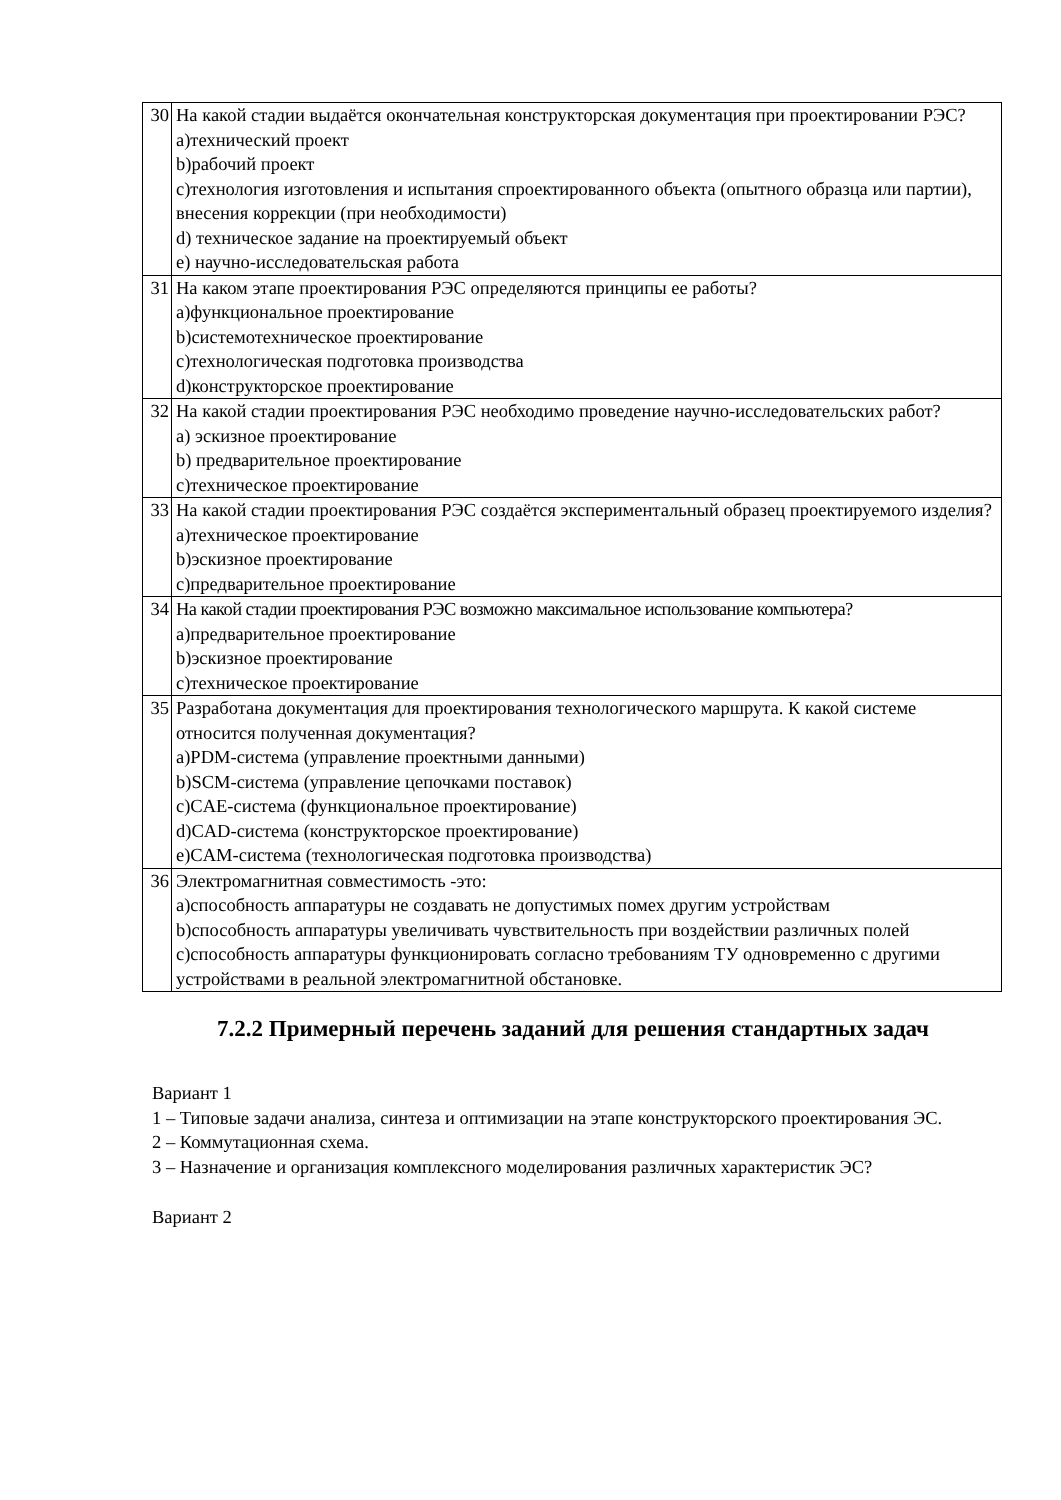| 30 | На какой стадии выдаётся окончательная конструкторская документация при проектировании РЭС? a)технический проект b)рабочий проект c)технология изготовления и испытания спроектированного объекта (опытного образца или партии), внесения коррекции (при необходимости) d) техническое задание на проектируемый объект e) научно-исследовательская работа |
| 31 | На каком этапе проектирования РЭС определяются принципы ее работы? a)функциональное проектирование b)системотехническое проектирование c)технологическая подготовка производства d)конструкторское проектирование |
| 32 | На какой стадии проектирования РЭС необходимо проведение научно-исследовательских работ? a) эскизное проектирование b) предварительное проектирование c)техническое проектирование |
| 33 | На какой стадии проектирования РЭС создаётся экспериментальный образец проектируемого изделия? a)техническое проектирование b)эскизное проектирование c)предварительное проектирование |
| 34 | На какой стадии проектирования РЭС возможно максимальное использование компьютера? a)предварительное проектирование b)эскизное проектирование c)техническое проектирование |
| 35 | Разработана документация для проектирования технологического маршрута. К какой системе относится полученная документация? a)PDM-система (управление проектными данными) b)SCM-система (управление цепочками поставок) c)CAE-система (функциональное проектирование) d)CAD-система (конструкторское проектирование) e)CAM-система (технологическая подготовка производства) |
| 36 | Электромагнитная совместимость -это: a)способность аппаратуры не создавать не допустимых помех другим устройствам b)способность аппаратуры увеличивать чувствительность при воздействии различных полей c)способность аппаратуры функционировать согласно требованиям ТУ одновременно с другими устройствами в реальной электромагнитной обстановке. |
7.2.2 Примерный перечень заданий для решения стандартных задач
Вариант 1
1 – Типовые задачи анализа, синтеза и оптимизации на этапе конструкторского проектирования ЭС.
2 – Коммутационная схема.
3 – Назначение и организация комплексного моделирования различных характеристик ЭС?
Вариант 2